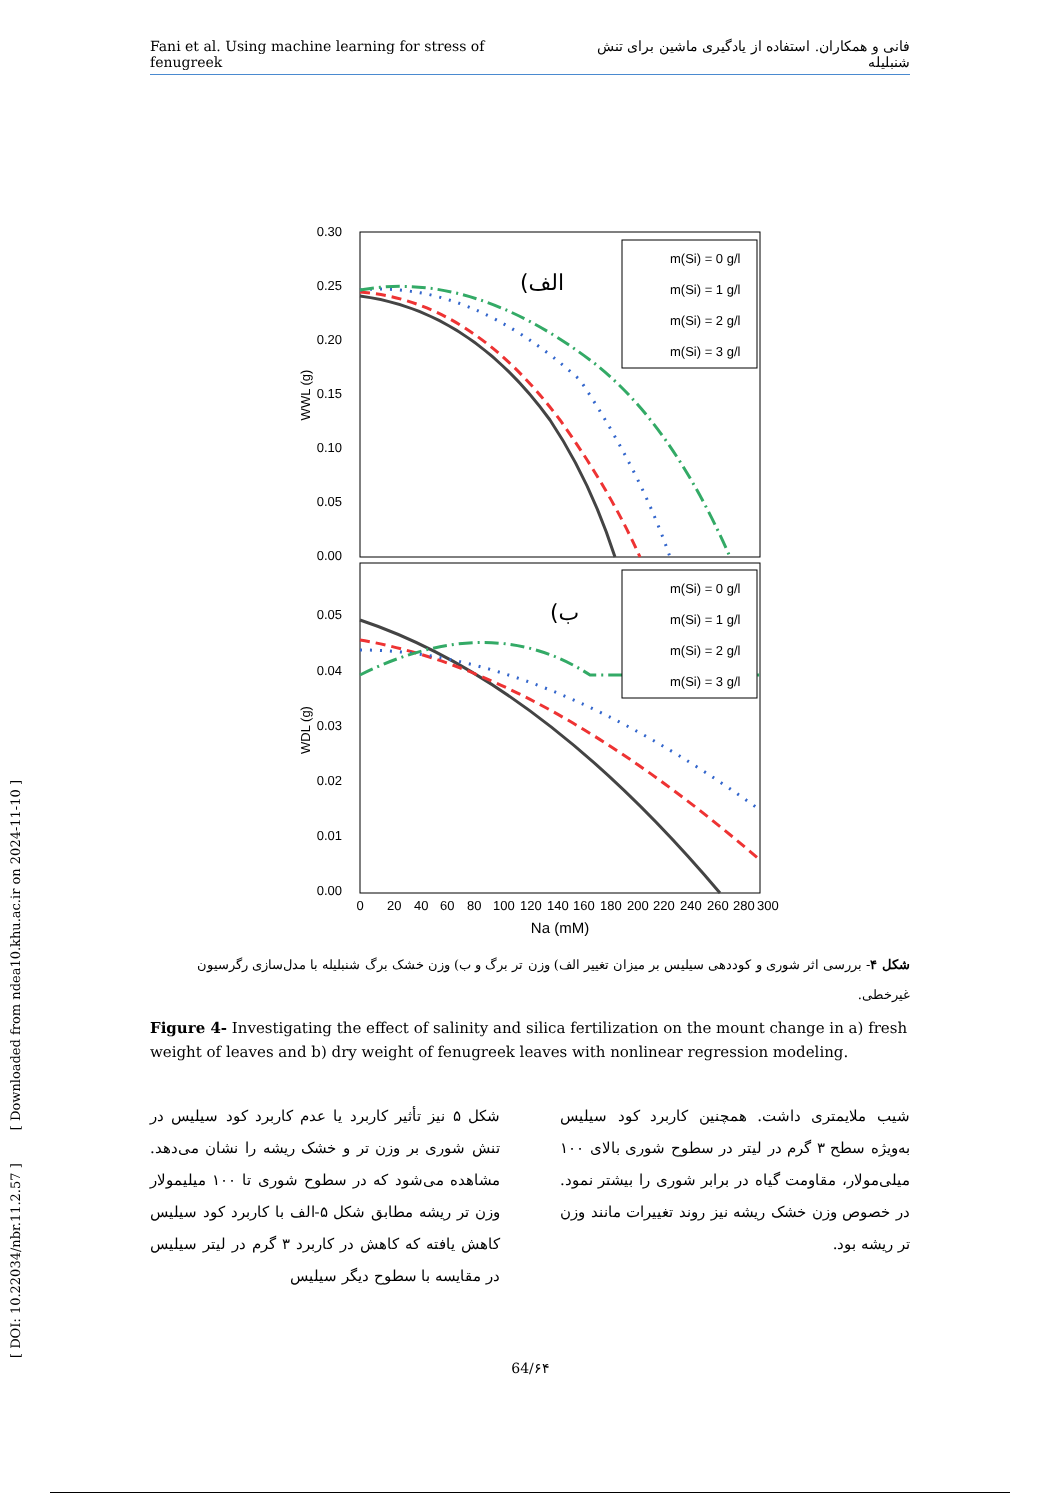Fani et al. Using machine learning for stress of fenugreek فانی و همکاران. استفاده از یادگیری ماشین برای تنش شنبلیله
0.30
0.25
0.20
0.15
0.10
0.05
0.00
0.05
0.04
0.03
0.02
0.01
0.00
WWL (g)
WDL (g)
0
20
40
60
80
100
120
140
160
180
200
220
240
260
280
300
Na (mM)
(الف
(ب
m(Si) = 0 g/l
m(Si) = 1 g/l
m(Si) = 2 g/l
m(Si) = 3 g/l
m(Si) = 0 g/l
m(Si) = 1 g/l
m(Si) = 2 g/l
m(Si) = 3 g/l
شکل ۴- بررسی اثر شوری و کوددهی سیلیس بر میزان تغییر الف) وزن تر برگ و ب) وزن خشک برگ شنبلیله با مدل‌سازی رگرسیون غیرخطی.
Figure 4- Investigating the effect of salinity and silica fertilization on the mount change in a) fresh weight of leaves and b) dry weight of fenugreek leaves with nonlinear regression modeling.
شکل ۵ نیز تأثیر کاربرد یا عدم کاربرد کود سیلیس در تنش شوری بر وزن تر و خشک ریشه را نشان می‌دهد. مشاهده می‌شود که در سطوح شوری تا ۱۰۰ میلیمولار وزن تر ریشه مطابق شکل ۵-الف با کاربرد کود سیلیس کاهش یافته که کاهش در کاربرد ۳ گرم در لیتر سیلیس در مقایسه با سطوح دیگر سیلیس
شیب ملایمتری داشت. همچنین کاربرد کود سیلیس به‌ویژه سطح ۳ گرم در لیتر در سطوح شوری بالای ۱۰۰ میلی‌مولار، مقاومت گیاه در برابر شوری را بیشتر نمود. در خصوص وزن خشک ریشه نیز روند تغییرات مانند وزن تر ریشه بود.
64/۶۴
[ DOI: 10.22034/nbr.11.2.57 ] [ Downloaded from ndea10.khu.ac.ir on 2024-11-10 ]